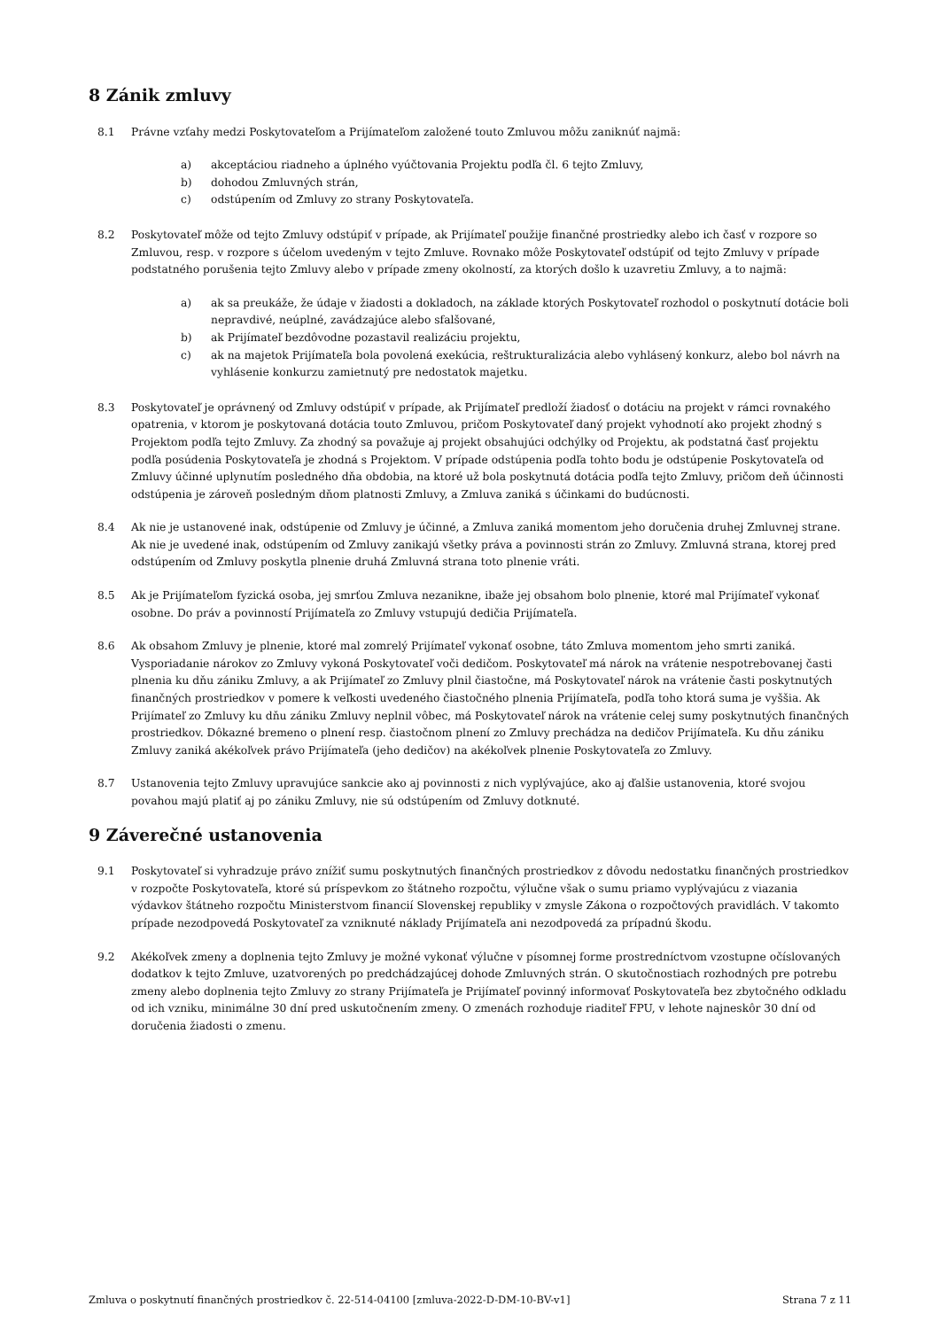8 Zánik zmluvy
8.1 Právne vzťahy medzi Poskytovateľom a Prijímateľom založené touto Zmluvou môžu zaniknúť najmä:
a) akceptáciou riadneho a úplného vyúčtovania Projektu podľa čl. 6 tejto Zmluvy,
b) dohodou Zmluvných strán,
c) odstúpením od Zmluvy zo strany Poskytovateľa.
8.2 Poskytovateľ môže od tejto Zmluvy odstúpiť v prípade, ak Prijímateľ použije finančné prostriedky alebo ich časť v rozpore so Zmluvou, resp. v rozpore s účelom uvedeným v tejto Zmluve. Rovnako môže Poskytovateľ odstúpiť od tejto Zmluvy v prípade podstatného porušenia tejto Zmluvy alebo v prípade zmeny okolností, za ktorých došlo k uzavretiu Zmluvy, a to najmä:
a) ak sa preukáže, že údaje v žiadosti a dokladoch, na základe ktorých Poskytovateľ rozhodol o poskytnutí dotácie boli nepravdivé, neúplné, zavádzajúce alebo sfalšované,
b) ak Prijímateľ bezdôvodne pozastavil realizáciu projektu,
c) ak na majetok Prijímateľa bola povolená exekúcia, reštrukturalizácia alebo vyhlásený konkurz, alebo bol návrh na vyhlásenie konkurzu zamietnutý pre nedostatok majetku.
8.3 Poskytovateľ je oprávnený od Zmluvy odstúpiť v prípade, ak Prijímateľ predloží žiadosť o dotáciu na projekt v rámci rovnakého opatrenia, v ktorom je poskytovaná dotácia touto Zmluvou, pričom Poskytovateľ daný projekt vyhodnotí ako projekt zhodný s Projektom podľa tejto Zmluvy. Za zhodný sa považuje aj projekt obsahujúci odchýlky od Projektu, ak podstatná časť projektu podľa posúdenia Poskytovateľa je zhodná s Projektom. V prípade odstúpenia podľa tohto bodu je odstúpenie Poskytovateľa od Zmluvy účinné uplynutím posledného dňa obdobia, na ktoré už bola poskytnutá dotácia podľa tejto Zmluvy, pričom deň účinnosti odstúpenia je zároveň posledným dňom platnosti Zmluvy, a Zmluva zaniká s účinkami do budúcnosti.
8.4 Ak nie je ustanovené inak, odstúpenie od Zmluvy je účinné, a Zmluva zaniká momentom jeho doručenia druhej Zmluvnej strane. Ak nie je uvedené inak, odstúpením od Zmluvy zanikajú všetky práva a povinnosti strán zo Zmluvy. Zmluvná strana, ktorej pred odstúpením od Zmluvy poskytla plnenie druhá Zmluvná strana toto plnenie vráti.
8.5 Ak je Prijímateľom fyzická osoba, jej smrťou Zmluva nezanikne, ibaže jej obsahom bolo plnenie, ktoré mal Prijímateľ vykonať osobne. Do práv a povinností Prijímateľa zo Zmluvy vstupujú dedičia Prijímateľa.
8.6 Ak obsahom Zmluvy je plnenie, ktoré mal zomrelý Prijímateľ vykonať osobne, táto Zmluva momentom jeho smrti zaniká. Vysporiadanie nárokov zo Zmluvy vykoná Poskytovateľ voči dedičom. Poskytovateľ má nárok na vrátenie nespotrebovanej časti plnenia ku dňu zániku Zmluvy, a ak Prijímateľ zo Zmluvy plnil čiastočne, má Poskytovateľ nárok na vrátenie časti poskytnutých finančných prostriedkov v pomere k veľkosti uvedeného čiastočného plnenia Prijímateľa, podľa toho ktorá suma je vyššia. Ak Prijímateľ zo Zmluvy ku dňu zániku Zmluvy neplnil vôbec, má Poskytovateľ nárok na vrátenie celej sumy poskytnutých finančných prostriedkov. Dôkazné bremeno o plnení resp. čiastočnom plnení zo Zmluvy prechádza na dedičov Prijímateľa. Ku dňu zániku Zmluvy zaniká akékoľvek právo Prijímateľa (jeho dedičov) na akékoľvek plnenie Poskytovateľa zo Zmluvy.
8.7 Ustanovenia tejto Zmluvy upravujúce sankcie ako aj povinnosti z nich vyplývajúce, ako aj ďalšie ustanovenia, ktoré svojou povahou majú platiť aj po zániku Zmluvy, nie sú odstúpením od Zmluvy dotknuté.
9 Záverečné ustanovenia
9.1 Poskytovateľ si vyhradzuje právo znížiť sumu poskytnutých finančných prostriedkov z dôvodu nedostatku finančných prostriedkov v rozpočte Poskytovateľa, ktoré sú príspevkom zo štátneho rozpočtu, výlučne však o sumu priamo vyplývajúcu z viazania výdavkov štátneho rozpočtu Ministerstvom financií Slovenskej republiky v zmysle Zákona o rozpočtových pravidlách. V takomto prípade nezodpovedá Poskytovateľ za vzniknuté náklady Prijímateľa ani nezodpovedá za prípadnú škodu.
9.2 Akékoľvek zmeny a doplnenia tejto Zmluvy je možné vykonať výlučne v písomnej forme prostredníctvom vzostupne očíslovaných dodatkov k tejto Zmluve, uzatvorených po predchádzajúcej dohode Zmluvných strán. O skutočnostiach rozhodných pre potrebu zmeny alebo doplnenia tejto Zmluvy zo strany Prijímateľa je Prijímateľ povinný informovať Poskytovateľa bez zbytočného odkladu od ich vzniku, minimálne 30 dní pred uskutočnením zmeny. O zmenách rozhoduje riaditeľ FPU, v lehote najneskôr 30 dní od doručenia žiadosti o zmenu.
Zmluva o poskytnutí finančných prostriedkov č. 22-514-04100 [zmluva-2022-D-DM-10-BV-v1] Strana 7 z 11